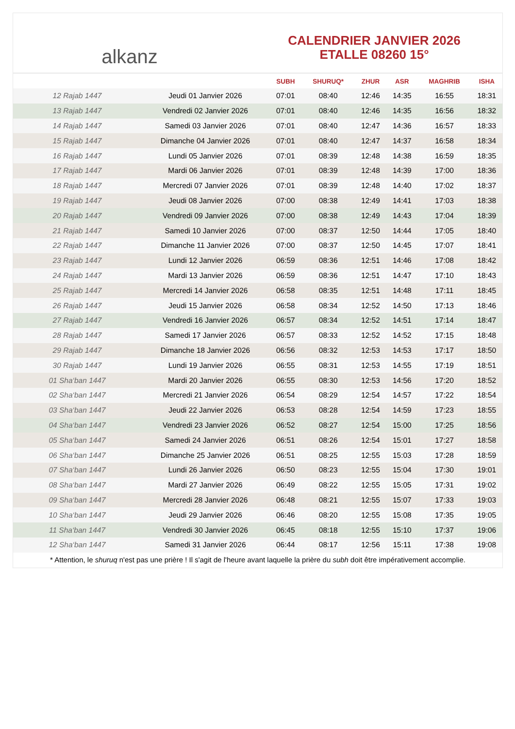alkanz
CALENDRIER JANVIER 2026
ETALLE 08260 15°
| | | SUBH | SHURUQ* | ZHUR | ASR | MAGHRIB | ISHA |
| --- | --- | --- | --- | --- | --- | --- | --- |
| 12 Rajab 1447 | Jeudi 01 Janvier 2026 | 07:01 | 08:40 | 12:46 | 14:35 | 16:55 | 18:31 |
| 13 Rajab 1447 | Vendredi 02 Janvier 2026 | 07:01 | 08:40 | 12:46 | 14:35 | 16:56 | 18:32 |
| 14 Rajab 1447 | Samedi 03 Janvier 2026 | 07:01 | 08:40 | 12:47 | 14:36 | 16:57 | 18:33 |
| 15 Rajab 1447 | Dimanche 04 Janvier 2026 | 07:01 | 08:40 | 12:47 | 14:37 | 16:58 | 18:34 |
| 16 Rajab 1447 | Lundi 05 Janvier 2026 | 07:01 | 08:39 | 12:48 | 14:38 | 16:59 | 18:35 |
| 17 Rajab 1447 | Mardi 06 Janvier 2026 | 07:01 | 08:39 | 12:48 | 14:39 | 17:00 | 18:36 |
| 18 Rajab 1447 | Mercredi 07 Janvier 2026 | 07:01 | 08:39 | 12:48 | 14:40 | 17:02 | 18:37 |
| 19 Rajab 1447 | Jeudi 08 Janvier 2026 | 07:00 | 08:38 | 12:49 | 14:41 | 17:03 | 18:38 |
| 20 Rajab 1447 | Vendredi 09 Janvier 2026 | 07:00 | 08:38 | 12:49 | 14:43 | 17:04 | 18:39 |
| 21 Rajab 1447 | Samedi 10 Janvier 2026 | 07:00 | 08:37 | 12:50 | 14:44 | 17:05 | 18:40 |
| 22 Rajab 1447 | Dimanche 11 Janvier 2026 | 07:00 | 08:37 | 12:50 | 14:45 | 17:07 | 18:41 |
| 23 Rajab 1447 | Lundi 12 Janvier 2026 | 06:59 | 08:36 | 12:51 | 14:46 | 17:08 | 18:42 |
| 24 Rajab 1447 | Mardi 13 Janvier 2026 | 06:59 | 08:36 | 12:51 | 14:47 | 17:10 | 18:43 |
| 25 Rajab 1447 | Mercredi 14 Janvier 2026 | 06:58 | 08:35 | 12:51 | 14:48 | 17:11 | 18:45 |
| 26 Rajab 1447 | Jeudi 15 Janvier 2026 | 06:58 | 08:34 | 12:52 | 14:50 | 17:13 | 18:46 |
| 27 Rajab 1447 | Vendredi 16 Janvier 2026 | 06:57 | 08:34 | 12:52 | 14:51 | 17:14 | 18:47 |
| 28 Rajab 1447 | Samedi 17 Janvier 2026 | 06:57 | 08:33 | 12:52 | 14:52 | 17:15 | 18:48 |
| 29 Rajab 1447 | Dimanche 18 Janvier 2026 | 06:56 | 08:32 | 12:53 | 14:53 | 17:17 | 18:50 |
| 30 Rajab 1447 | Lundi 19 Janvier 2026 | 06:55 | 08:31 | 12:53 | 14:55 | 17:19 | 18:51 |
| 01 Sha‘ban 1447 | Mardi 20 Janvier 2026 | 06:55 | 08:30 | 12:53 | 14:56 | 17:20 | 18:52 |
| 02 Sha‘ban 1447 | Mercredi 21 Janvier 2026 | 06:54 | 08:29 | 12:54 | 14:57 | 17:22 | 18:54 |
| 03 Sha‘ban 1447 | Jeudi 22 Janvier 2026 | 06:53 | 08:28 | 12:54 | 14:59 | 17:23 | 18:55 |
| 04 Sha‘ban 1447 | Vendredi 23 Janvier 2026 | 06:52 | 08:27 | 12:54 | 15:00 | 17:25 | 18:56 |
| 05 Sha‘ban 1447 | Samedi 24 Janvier 2026 | 06:51 | 08:26 | 12:54 | 15:01 | 17:27 | 18:58 |
| 06 Sha‘ban 1447 | Dimanche 25 Janvier 2026 | 06:51 | 08:25 | 12:55 | 15:03 | 17:28 | 18:59 |
| 07 Sha‘ban 1447 | Lundi 26 Janvier 2026 | 06:50 | 08:23 | 12:55 | 15:04 | 17:30 | 19:01 |
| 08 Sha‘ban 1447 | Mardi 27 Janvier 2026 | 06:49 | 08:22 | 12:55 | 15:05 | 17:31 | 19:02 |
| 09 Sha‘ban 1447 | Mercredi 28 Janvier 2026 | 06:48 | 08:21 | 12:55 | 15:07 | 17:33 | 19:03 |
| 10 Sha‘ban 1447 | Jeudi 29 Janvier 2026 | 06:46 | 08:20 | 12:55 | 15:08 | 17:35 | 19:05 |
| 11 Sha‘ban 1447 | Vendredi 30 Janvier 2026 | 06:45 | 08:18 | 12:55 | 15:10 | 17:37 | 19:06 |
| 12 Sha‘ban 1447 | Samedi 31 Janvier 2026 | 06:44 | 08:17 | 12:56 | 15:11 | 17:38 | 19:08 |
* Attention, le shuruq n'est pas une prière ! Il s'agit de l'heure avant laquelle la prière du subh doit être impérativement accomplie.